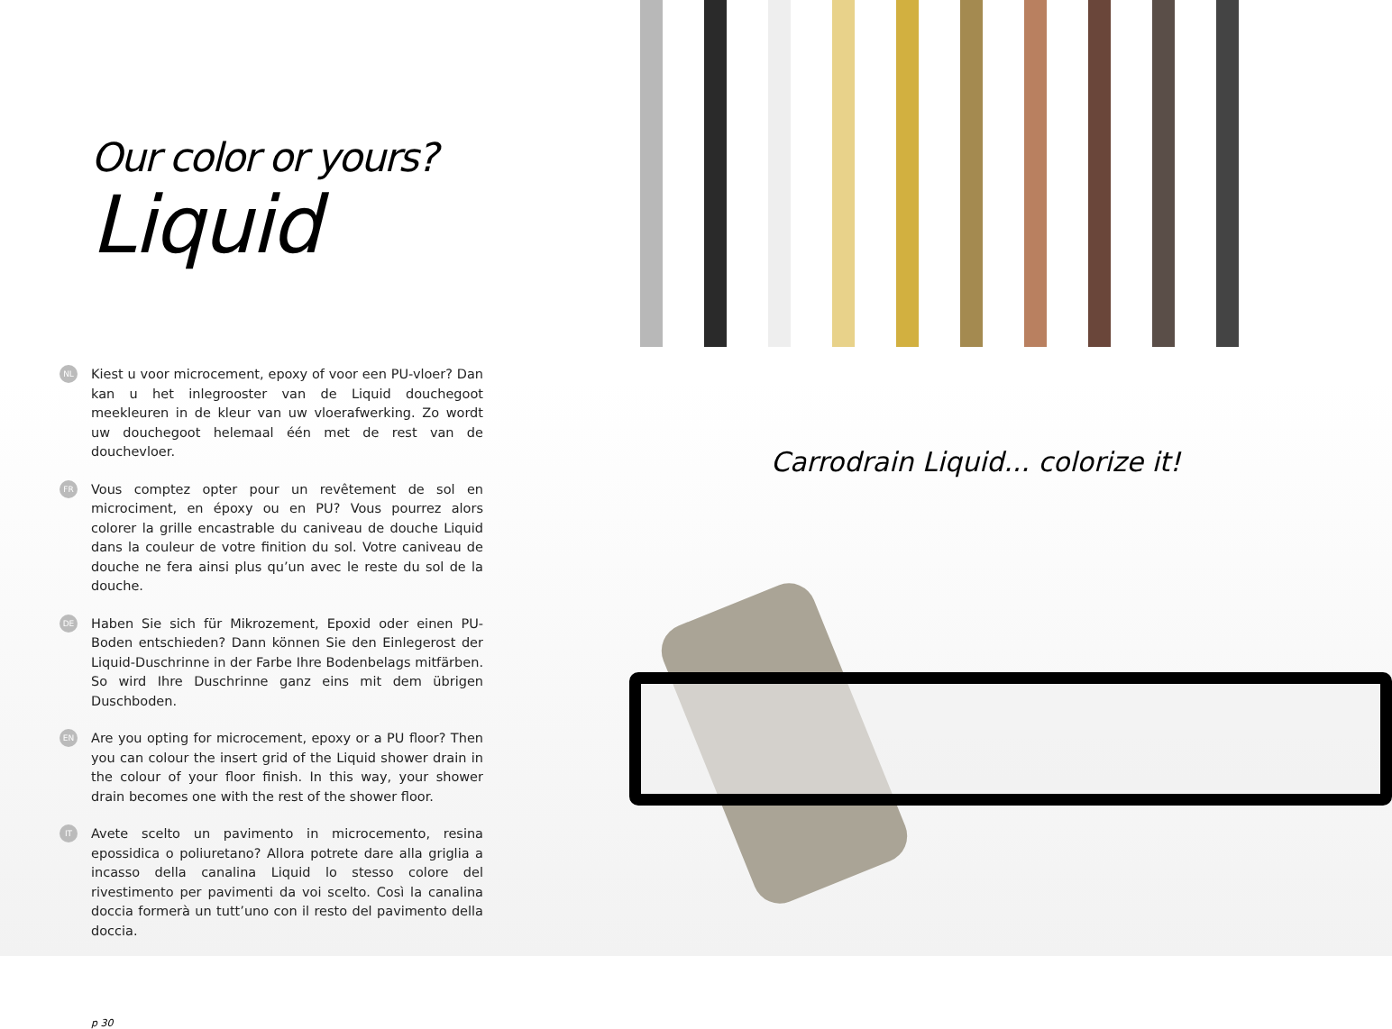Our color or yours?
Liquid
NL Kiest u voor microcement, epoxy of voor een PU-vloer? Dan kan u het inlegrooster van de Liquid douchegoot meekleuren in de kleur van uw vloerafwerking. Zo wordt uw douchegoot helemaal één met de rest van de douchevloer.
FR Vous comptez opter pour un revêtement de sol en microciment, en époxy ou en PU? Vous pourrez alors colorer la grille encastrable du caniveau de douche Liquid dans la couleur de votre finition du sol. Votre caniveau de douche ne fera ainsi plus qu’un avec le reste du sol de la douche.
DE Haben Sie sich für Mikrozement, Epoxid oder einen PU-Boden entschieden? Dann können Sie den Einlegerost der Liquid-Duschrinne in der Farbe Ihre Bodenbelags mitfärben. So wird Ihre Duschrinne ganz eins mit dem übrigen Duschboden.
EN Are you opting for microcement, epoxy or a PU floor? Then you can colour the insert grid of the Liquid shower drain in the colour of your floor finish. In this way, your shower drain becomes one with the rest of the shower floor.
IT Avete scelto un pavimento in microcemento, resina epossidica o poliuretano? Allora potrete dare alla griglia a incasso della canalina Liquid lo stesso colore del rivestimento per pavimenti da voi scelto. Così la canalina doccia formerà un tutt’uno con il resto del pavimento della doccia.
p 30
Carrodrain Liquid... colorize it!